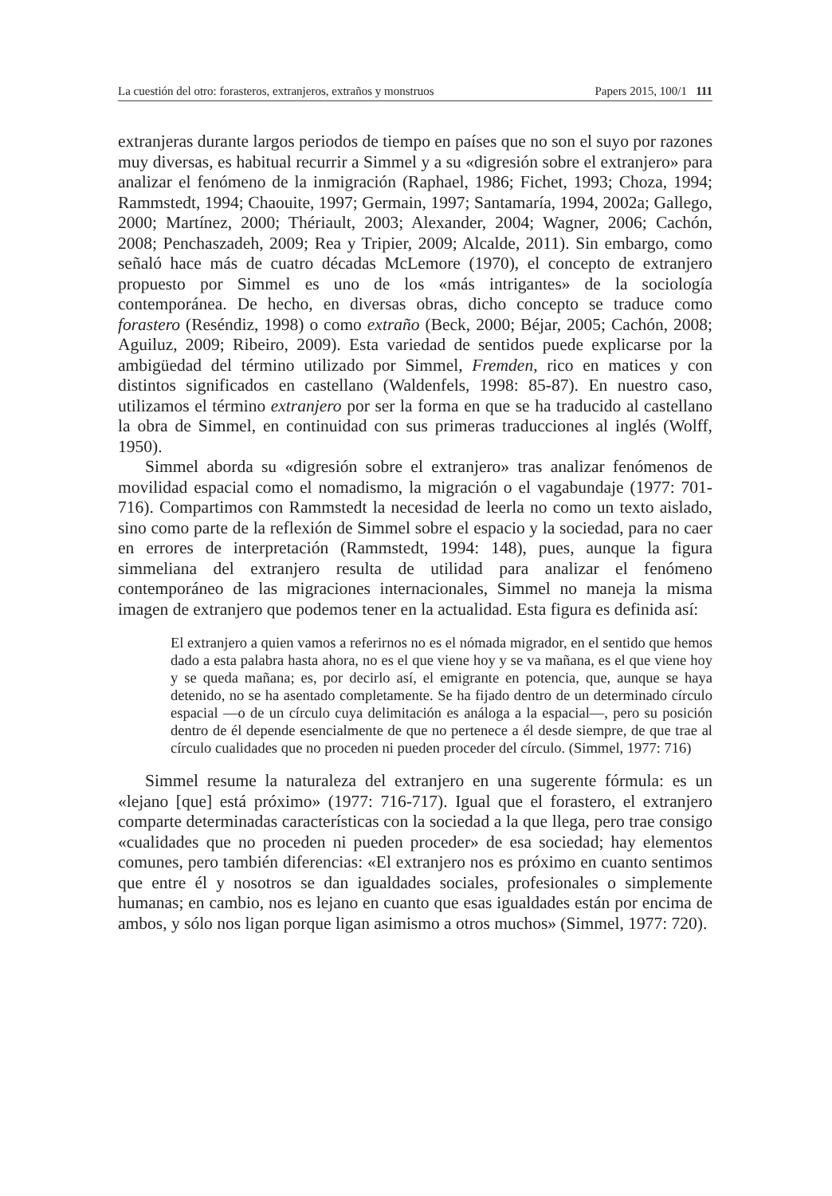La cuestión del otro: forasteros, extranjeros, extraños y monstruos Papers 2015, 100/1 111
extranjeras durante largos periodos de tiempo en países que no son el suyo por razones muy diversas, es habitual recurrir a Simmel y a su «digresión sobre el extranjero» para analizar el fenómeno de la inmigración (Raphael, 1986; Fichet, 1993; Choza, 1994; Rammstedt, 1994; Chaouite, 1997; Germain, 1997; Santamaría, 1994, 2002a; Gallego, 2000; Martínez, 2000; Thériault, 2003; Alexander, 2004; Wagner, 2006; Cachón, 2008; Penchaszadeh, 2009; Rea y Tripier, 2009; Alcalde, 2011). Sin embargo, como señaló hace más de cuatro décadas McLemore (1970), el concepto de extranjero propuesto por Simmel es uno de los «más intrigantes» de la sociología contemporánea. De hecho, en diversas obras, dicho concepto se traduce como forastero (Reséndiz, 1998) o como extraño (Beck, 2000; Béjar, 2005; Cachón, 2008; Aguiluz, 2009; Ribeiro, 2009). Esta variedad de sentidos puede explicarse por la ambigüedad del término utilizado por Simmel, Fremden, rico en matices y con distintos significados en castellano (Waldenfels, 1998: 85-87). En nuestro caso, utilizamos el término extranjero por ser la forma en que se ha traducido al castellano la obra de Simmel, en continuidad con sus primeras traducciones al inglés (Wolff, 1950).
Simmel aborda su «digresión sobre el extranjero» tras analizar fenómenos de movilidad espacial como el nomadismo, la migración o el vagabundaje (1977: 701-716). Compartimos con Rammstedt la necesidad de leerla no como un texto aislado, sino como parte de la reflexión de Simmel sobre el espacio y la sociedad, para no caer en errores de interpretación (Rammstedt, 1994: 148), pues, aunque la figura simmeliana del extranjero resulta de utilidad para analizar el fenómeno contemporáneo de las migraciones internacionales, Simmel no maneja la misma imagen de extranjero que podemos tener en la actualidad. Esta figura es definida así:
El extranjero a quien vamos a referirnos no es el nómada migrador, en el sentido que hemos dado a esta palabra hasta ahora, no es el que viene hoy y se va mañana, es el que viene hoy y se queda mañana; es, por decirlo así, el emigrante en potencia, que, aunque se haya detenido, no se ha asentado completamente. Se ha fijado dentro de un determinado círculo espacial —o de un círculo cuya delimitación es análoga a la espacial—, pero su posición dentro de él depende esencialmente de que no pertenece a él desde siempre, de que trae al círculo cualidades que no proceden ni pueden proceder del círculo. (Simmel, 1977: 716)
Simmel resume la naturaleza del extranjero en una sugerente fórmula: es un «lejano [que] está próximo» (1977: 716-717). Igual que el forastero, el extranjero comparte determinadas características con la sociedad a la que llega, pero trae consigo «cualidades que no proceden ni pueden proceder» de esa sociedad; hay elementos comunes, pero también diferencias: «El extranjero nos es próximo en cuanto sentimos que entre él y nosotros se dan igualdades sociales, profesionales o simplemente humanas; en cambio, nos es lejano en cuanto que esas igualdades están por encima de ambos, y sólo nos ligan porque ligan asimismo a otros muchos» (Simmel, 1977: 720).